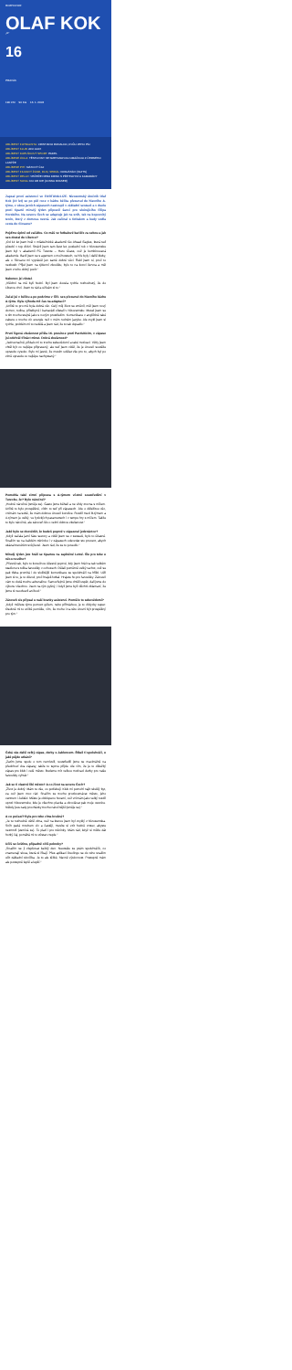ROZHOVOR
OLAF KOK
„O“
16
PRAVÁK
190 CM 90 KG 16. 1. 2002
OBLÍBENÝ FOTBALISTA: CRISTIANO RONALDO, KVŮLI JEHO PÍLI
OBLÍBENÝ KLUB: AFC AJAX
OBLÍBENÝ DOPLŇKOVÝ SPORT: PADEL
OBLÍBENÉ JÍDLO: TĚSTOVINY SE SMETANOVOU OMÁČKOU Z ČERNÉHO LANÝŽE
OBLÍBENÉ PITÍ: MÁTOVÝ ČAJ
OBLÍBENÝ FILMOVÝ ŽÁNR, FILM, SERIÁL: KRAVÁTÁCI (SUITS)
OBLÍBENÝ RELAX: VEČEŘE NEBO DRINK S PŘÍTELKYNÍ A KAMARÁDY
OBLÍBENÝ SONG: DO OR DIE (JONNA FRASER)
Zapsal první asistenci ve FORTUNA:LIZE. Nizozemský útočník Olaf Kok (22 let) se po půl roce v kádru béčka přesunul do hlavního A-týmu, v obou jarních zápasech nastoupil v základní sestavě a v duelu proti Spartě minulý týden připravil šanci pro skórujícího Filipa Horského. Na severu Čech se adaptuje jak na sníh, tak na kopcovitý terén, který z domova nezná. Jak začínal s fotbalem a kudy vedla cesta do Slovanu?
Pojďme úplně od začátku. Co máš ve fotbalové kariéře za sebou a jak ses dostal do Liberce?
„Od 14 let jsem hrál v mládežnické akademii Go Ahead Eagles, která teď působí v top divizi. Strávil jsem tam šest let, poslední rok v Nizozemsku jsem byl v akademii FC Twente – Hero Class, což je kombinovaná akademie. Bavil jsem se s agentem o možnostech, ve hře byly i další kluby, ale o Slovanu mi vyprávěl jen samé dobré věci. Řekl jsem si, proč to nezkusit. Přijel jsem na týdenní zkoušku, bylo to na konci června a měl jsem z toho dobrý pocit.“
Nakonec jsi zůstal.
„Všichni na mě byli hodní. Byl jsem docela rychle rozhodnutý, že do Liberce chci. Jsem tu rád a užívám si to.“
Začal jsi v béčku a po podzimu v ČFL ses přesunul do hlavního kádru A-týmu. Byla výhoda mít čas na adaptaci?
„Určitě to pro mě byla dobrá věc. Celý můj život se změnil, měl jsem nový domov, rodina, přítelkyně i kamarádi zůstali v Nizozemsku. Musel jsem se s tím trochu stejně jako s novým prostředím. Komunikace v angličtině také zabere o trochu víc energie než v mém rodném jazyku. Ale zvykl jsem si rychle, problém mi to nedělá a jsem rád, že to tak dopadlo.“
První ligová zkušenost přišla 16. prosince proti Pardubicím, v zápase jsi odehrál třináct minut. Dobrá zkušenost?
„Jednoznačně, přidalo mi to trochu sebevědomí a také motivaci. Vždy jsem chtěl být co nejlépe připravený, ale teď jsem viděl, že je úroveň soutěže opravdu vysoko. Bylo mi jasné, že musím udělat vše pro to, abych byl po zimě opravdu co nejlépe nachystaný.“
Pomohla také zimní příprava s A-týmem včetně soustředění v Turecku, že? Bylo náročné?
„Hodně náročné (směje se). Často jsme běhali a ne vždy zrovna s míčem. Určitě to bylo prospěšné, cítím to teď při zápasech. Jde o důležitou věc, vnímám na sobě, že mám dobrou úroveň kondice. Rozdíl mezi B-týmem a A-týmem je velký, ve fyzických parametrech i v tempu hry s míčem. Takže to bylo náročné, ale zároveň šlo o velmi dobrou zkušenost.“
Jaké bylo se dozvědět, že budeš poprvé v zápasové jedenáctce?
„Když začala jarní fáze sezony a viděl jsem se v sestavě, bylo to úžasné. Snažím se na každém tréninku i v zápasech odevzdat sto procent, abych ukázal trenérům svůj level. Jsem rád, že se to povedlo.“
Minulý týden jste hráli se Spartou na zaplněné Letné. Šlo pro tebe o něco nového?
„Přesně tak, bylo to konečnou úžasně poprvé, kdy jsem hrál na tak velkém stadionu s tolika fanoušky v ochozech. Dělali poměrně velký rachot, což se pak třeba promítá i do složitější komunikace se spoluhráči na hřišti. Užil jsem si to, je to důvod, proč hraješ fotbal. Hrajete ho pro fanoušky. Zároveň vám to dodá trochu adrenalinu. Samozřejmě jsme chtěli uspět, dali jsme do výkonu všechno. Jsem na tým pyšný, i když jsme byli všichni zklamaní, že jsme si neodvezli ani bod.“
Zároveň sis připsal u naší branky asistenci. Pomůže to sebevědomí?
„Když můžete týmu pomoct gólem, nebo přihrávkou, je to vždycky super. Osobně mi to určitě pomůže, vím, že mohu i na této úrovni být prospěšný pro tým.“
Čeká vás další velký zápas, derby s Jabloncem. Říkali ti spoluhráči, o jaké půjde utkání?
„Zatím jsme spolu o tom nemluvili, soustředili jsme se maximálně na předchozí dva zápasy, takže to teprve přijde. Ale vím, že je to důležitý zápas pro klub i celé město. Budeme mít velkou motivaci derby pro naše fanoušky vyhrát.“
Jak se ti vlastně líbí město? A co život na severu Čech?
„Život je dobrý. Mám tu vše, co potřebuji. Klub mi pomohl najít skvělý byt, za což jsem moc rád. Snažím se trochu prozkoumávat město, jeho centrum i Ještěd. Město je obklopeno horami, což vnímám jako velký rozdíl oproti Nizozemsku, kde je všechno placka a obvolávat pak moje vesnice. Někdy jsou tady procházky trochu náročnější (směje se).“
A co počasí? Byla pro tebe zima krušná?
„Je tu rozhodně větší zima, než na kterou jsem byl zvyklý z Nizozemska. Sníh padá mnohem víc a častěji, musíte si vzít hodně vrstev, abyste nezmrzli (usmívá se). To platí i pro tréninky. Mám rád, když si můžu dát horký čaj, pomáhá mi to zůstat v teple.“
Učíš se češtinu, případně cítíš pokroky?
„Snažím se ji zlepšovat každý den. Neustále se ptám spoluhráčů, co znamenají slova, která si říkají. Přes aplikaci Duolingo se do toho snažím učit základní slovíčka. Je to ale těžké, hlavně výslovnost. Postupně mám ale postupně lepší a lepší.“